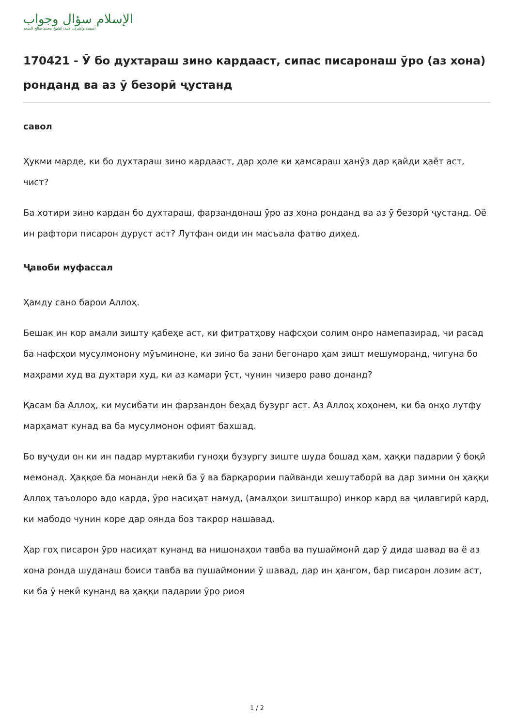الإسلام سؤال وجواب
أسسه وأشرف عليه: الشيخ محمد صالح المنجد
170421 - Ӯ бо духтараш зино кардааст, сипас писаронаш ӯро (аз хона) ронданд ва аз ӯ безорӣ ҷустанд
савол
Ҳукми марде, ки бо духтараш зино кардааст, дар ҳоле ки ҳамсараш ҳанӯз дар қайди ҳаёт аст, чист?
Ба хотири зино кардан бо духтараш, фарзандонаш ӯро аз хона ронданд ва аз ӯ безорӣ ҷустанд. Оё ин рафтори писарон дуруст аст? Лутфан оиди ин масъала фатво диҳед.
Ҷавоби муфассал
Ҳамду сано барои Аллоҳ.
Бешак ин кор амали зишту қабеҳе аст, ки фитратҳову нафсҳои солим онро намепазирад, чи расад ба нафсҳои мусулмонону мӯъминоне, ки зино ба зани бегонаро ҳам зишт мешуморанд, чигуна бо маҳрами худ ва духтари худ, ки аз камари ӯст, чунин чизеро раво донанд?
Қасам ба Аллоҳ, ки мусибати ин фарзандон беҳад бузург аст. Аз Аллоҳ хоҳонем, ки ба онҳо лутфу марҳамат кунад ва ба мусулмонон офият бахшад.
Бо вуҷуди он ки ин падар муртакиби гуноҳи бузургу зиште шуда бошад ҳам, ҳаққи падарии ӯ боқӣ мемонад. Ҳаққое ба монанди некӣ ба ӯ ва барқарории пайванди хешутаборӣ ва дар зимни он ҳаққи Аллоҳ таъолоро адо карда, ӯро насиҳат намуд, (амалҳои зишташро) инкор кард ва ҷилавгирӣ кард, ки мабодо чунин коре дар оянда боз такрор нашавад.
Ҳар гоҳ писарон ӯро насиҳат кунанд ва нишонаҳои тавба ва пушаймонӣ дар ӯ дида шавад ва ё аз хона ронда шуданаш боиси тавба ва пушаймонии ӯ шавад, дар ин ҳангом, бар писарон лозим аст, ки ба ӯ некӣ кунанд ва ҳаққи падарии ӯро риоя
1 / 2